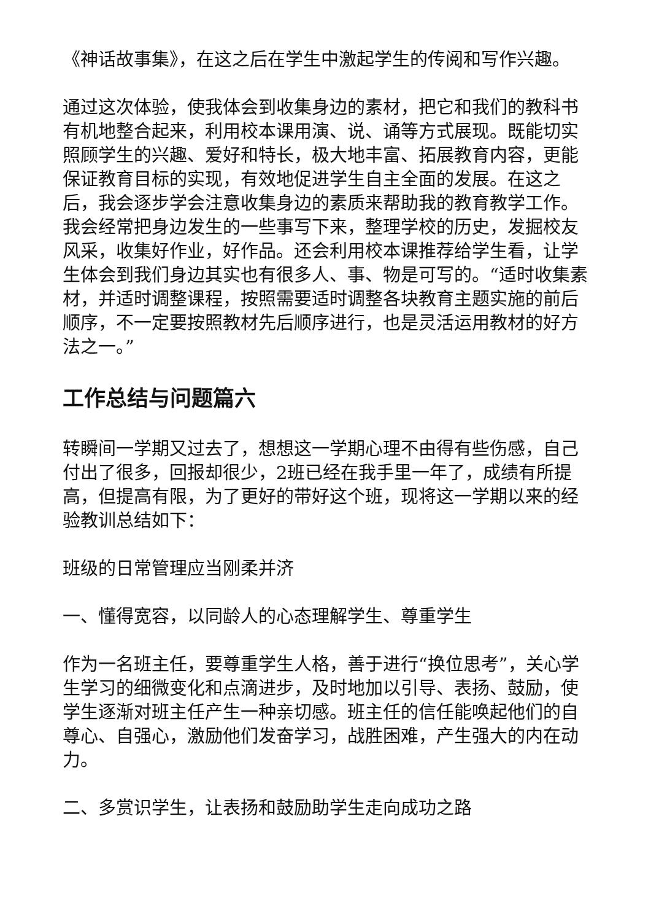《神话故事集》，在这之后在学生中激起学生的传阅和写作兴趣。
通过这次体验，使我体会到收集身边的素材，把它和我们的教科书有机地整合起来，利用校本课用演、说、诵等方式展现。既能切实照顾学生的兴趣、爱好和特长，极大地丰富、拓展教育内容，更能保证教育目标的实现，有效地促进学生自主全面的发展。在这之后，我会逐步学会注意收集身边的素质来帮助我的教育教学工作。我会经常把身边发生的一些事写下来，整理学校的历史，发掘校友风采，收集好作业，好作品。还会利用校本课推荐给学生看，让学生体会到我们身边其实也有很多人、事、物是可写的。“适时收集素材，并适时调整课程，按照需要适时调整各块教育主题实施的前后顺序，不一定要按照教材先后顺序进行，也是灵活运用教材的好方法之一。”
工作总结与问题篇六
转瞬间一学期又过去了，想想这一学期心理不由得有些伤感，自己付出了很多，回报却很少，2班已经在我手里一年了，成绩有所提高，但提高有限，为了更好的带好这个班，现将这一学期以来的经验教训总结如下：
班级的日常管理应当刚柔并济
一、懂得宽容，以同龄人的心态理解学生、尊重学生
作为一名班主任，要尊重学生人格，善于进行“换位思考”，关心学生学习的细微变化和点滴进步，及时地加以引导、表扬、鼓励，使学生逐渐对班主任产生一种亲切感。班主任的信任能唤起他们的自尊心、自强心，激励他们发奋学习，战胜困难，产生强大的内在动力。
二、多赏识学生，让表扬和鼓励助学生走向成功之路